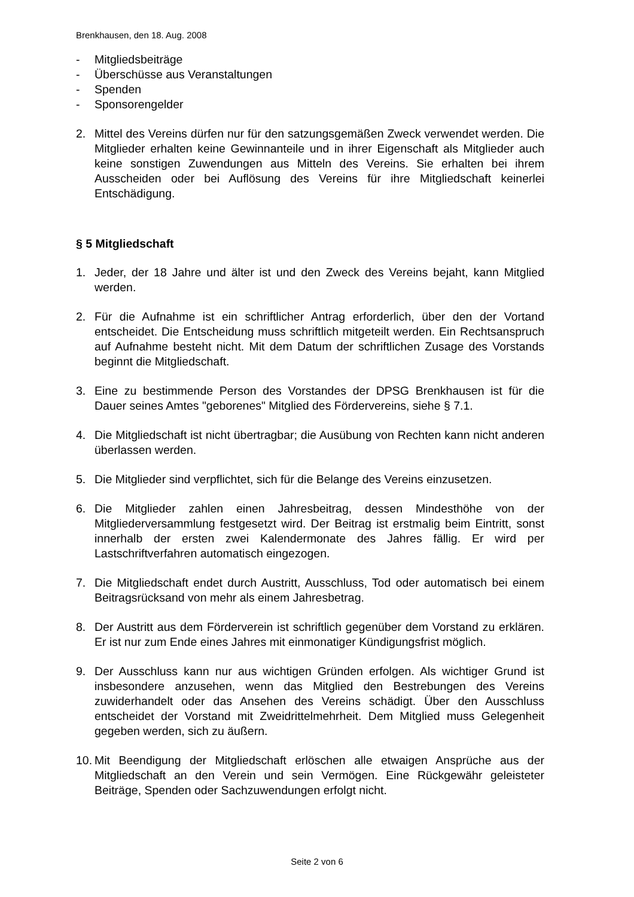Brenkhausen, den 18. Aug. 2008
- Mitgliedsbeiträge
- Überschüsse aus Veranstaltungen
- Spenden
- Sponsorengelder
2. Mittel des Vereins dürfen nur für den satzungsgemäßen Zweck verwendet werden. Die Mitglieder erhalten keine Gewinnanteile und in ihrer Eigenschaft als Mitglieder auch keine sonstigen Zuwendungen aus Mitteln des Vereins. Sie erhalten bei ihrem Ausscheiden oder bei Auflösung des Vereins für ihre Mitgliedschaft keinerlei Entschädigung.
§ 5 Mitgliedschaft
1. Jeder, der 18 Jahre und älter ist und den Zweck des Vereins bejaht, kann Mitglied werden.
2. Für die Aufnahme ist ein schriftlicher Antrag erforderlich, über den der Vortand entscheidet. Die Entscheidung muss schriftlich mitgeteilt werden. Ein Rechtsanspruch auf Aufnahme besteht nicht. Mit dem Datum der schriftlichen Zusage des Vorstands beginnt die Mitgliedschaft.
3. Eine zu bestimmende Person des Vorstandes der DPSG Brenkhausen ist für die Dauer seines Amtes "geborenes" Mitglied des Fördervereins, siehe § 7.1.
4. Die Mitgliedschaft ist nicht übertragbar; die Ausübung von Rechten kann nicht anderen überlassen werden.
5. Die Mitglieder sind verpflichtet, sich für die Belange des Vereins einzusetzen.
6. Die Mitglieder zahlen einen Jahresbeitrag, dessen Mindesthöhe von der Mitgliederversammlung festgesetzt wird. Der Beitrag ist erstmalig beim Eintritt, sonst innerhalb der ersten zwei Kalendermonate des Jahres fällig. Er wird per Lastschriftverfahren automatisch eingezogen.
7. Die Mitgliedschaft endet durch Austritt, Ausschluss, Tod oder automatisch bei einem Beitragsrücksand von mehr als einem Jahresbetrag.
8. Der Austritt aus dem Förderverein ist schriftlich gegenüber dem Vorstand zu erklären. Er ist nur zum Ende eines Jahres mit einmonatiger Kündigungsfrist möglich.
9. Der Ausschluss kann nur aus wichtigen Gründen erfolgen. Als wichtiger Grund ist insbesondere anzusehen, wenn das Mitglied den Bestrebungen des Vereins zuwiderhandelt oder das Ansehen des Vereins schädigt. Über den Ausschluss entscheidet der Vorstand mit Zweidrittelmehrheit. Dem Mitglied muss Gelegenheit gegeben werden, sich zu äußern.
10. Mit Beendigung der Mitgliedschaft erlöschen alle etwaigen Ansprüche aus der Mitgliedschaft an den Verein und sein Vermögen. Eine Rückgewähr geleisteter Beiträge, Spenden oder Sachzuwendungen erfolgt nicht.
Seite 2 von 6